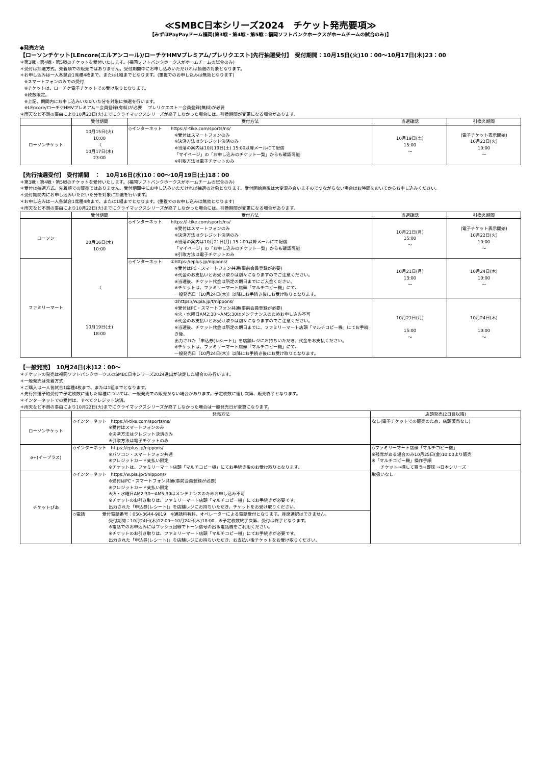≪SMBC日本シリーズ2024　チケット発売要項≫
【みずほPayPayドーム福岡(第3戦・第4戦・第5戦：福岡ソフトバンクホークスがホームチームの試合のみ)】
◆発売方法
【ローソンチケット[LEncore(エルアンコール)/ローチケHMVプレミアム/プレリクエスト]先行抽選受付】　受付期間：10月15日(火)10：00～10月17日(木)23：00
＊第3戦・第4戦・第5戦のチケットを受付いたします。(福岡ソフトバンクホークスがホームチームの試合のみ)
＊受付は抽選方式。先着順での販売ではありません。受付期間中にお申し込みいただければ抽選の対象となります。
＊お申し込みは一人各試合1席種4枚まで、または1組までとなります。(重複でのお申し込みは無効となります)
　※スマートフォンのみでの受付
　※チケットは、ローチケ電子チケットでの受け取りとなります。
　※枚数限定。
　※上記、期間内にお申し込みいただいた分を対象に抽選を行います。
　※LEncore/ローチケHMVプレミアム＝会員登録(有料)が必要　 プレリクエスト＝会員登録(無料)が必要
＊雨天など不測の事由により10月22日(火)までにクライマックスシリーズが終了しなかった場合には、引換期間が変更になる場合があります。
| | 受付期間 | 受付方法 | 当選確認 | 引換え期間 |
| --- | --- | --- | --- | --- |
| ローソンチケット | 10月15日(火) 10:00 〈 10月17日(木) 23:00 | ◇インターネット https://l-tike.com/sports/ns/ ※受付はスマートフォンのみ ※決済方法はクレジット決済のみ ※当落の案内は10月19日(土) 15:00以降メールにて配信 「マイページ」の「お申し込みのチケット一覧」からも確認可能 ※引取方法は電子チケットのみ | 10月19日(土) 15:00 〜 | (電子チケット表示開始) 10月22日(火) 10:00 〜 |
【先行抽選受付】 受付期間　：　10月16日(水)10：00～10月19日(土)18：00
＊第3戦・第4戦・第5戦のチケットを受付いたします。(福岡ソフトバンクホークスがホームチームの試合のみ)
＊受付は抽選方式。先着順での販売ではありません。受付期間中にお申し込みいただければ抽選の対象となります。受付開始直後は大変混み合いますのでつながらない場合はお時間をおいてからお申し込みください。
＊受付期間内にお申し込みいただいた分を対象に抽選を行います。
＊お申し込みは一人各試合1席種4枚まで、または1組までとなります。(重複でのお申し込みは無効となります)
＊雨天など不測の事由により10月22日(火)までにクライマックスシリーズが終了しなかった場合には、引換期間が変更になる場合があります。
| | 受付期間 | 受付方法 | 当選確認 | 引換え期間 |
| --- | --- | --- | --- | --- |
| ローソン | 10月16日(水) 10:00 〈 10月19日(土) 18:00 | ◇インターネット https://l-tike.com/sports/ns/ ※受付はスマートフォンのみ ※決済方法はクレジット決済のみ ※当落の案内は10月21日(月) 15：00以降メールにて配信 「マイページ」の「お申し込みのチケット一覧」からも確認可能 ※引取方法は電子チケットのみ | 10月21日(月) 15:00 〜 | (電子チケット表示開始) 10月22日(火) 10:00 〜 |
| ファミリーマート | | ◇インターネット ①https://eplus.jp/nippons/ ※受付はPC・スマートフォン共通(事前会員登録が必要) ※代金のお支払いとお受け取りは別々になりますのでご注意ください。 ※当選後、チケット代金は所定の期日までにご入金ください。 ※チケットは、ファミリーマート店頭「マルチコピー機」にて、 一般発売日〔10月24日(木)〕以降にお手続き後にお受け取りとなります。 | 10月21日(月) 13:00 〜 | 10月24日(木) 10:00 〜 |
| | | ②https://w.pia.jp/t/nippons/ ※受付はPC・スマートフォン共通(事前会員登録が必要) ※火・水曜日AM2:30～AM5:30はメンテナンスのためお申し込み不可 ※代金のお支払いとお受け取りは別々になりますのでご注意ください。 ※当選後、チケット代金は所定の期日までに、ファミリーマート店頭「マルチコピー機」にてお手続き後、 出力された「申込券(レシート)」を店舗レジにお持ちいただき、代金をお支払ください。 ※チケットは、ファミリーマート店頭「マルチコピー機」にて、 一般発売日〔10月24日(木)〕以降にお手続き後にお受け取りとなります。 | 10月21日(月) 15:00 〜 | 10月24日(木) 10:00 〜 |
【一般発売】　10月24日(木)12：00～
＊チケットの発売は福岡ソフトバンクホークスのSMBC日本シリーズ2024進出が決定した場合のみ行います。
＊一般発売は先着方式
＊ご購入は一人各試合1席種4枚まで、または1組までとなります。
＊先行抽選予約受付で予定枚数に達した席種については、一般発売での販売がない場合があります。予定枚数に達し次第、販売終了となります。
＊インターネットでの受付は、すべてクレジット決済。
＊雨天など不測の事由により10月22日(火)までにクライマックスシリーズが終了しなかった場合は一般発売日が変更になります。
| | 発売方法 | 店頭発売(2日目以降) |
| --- | --- | --- |
| ローソンチケット | ◇インターネット https://l-tike.com/sports/ns/ ※受付はスマートフォンのみ ※決済方法はクレジット決済のみ ※引取方法は電子チケットのみ | なし(電子チケットでの販売のため、店頭販売なし) |
| e+(イープラス) | ◇インターネット https://eplus.jp/nippons/ ※パソコン・スマートフォン共通 ※クレジットカード支払い限定 ※チケットは、ファミリーマート店頭「マルチコピー機」にてお手続き後のお受け取りとなります。 | ◇ファミリーマート店頭「マルチコピー機」 ※残席がある場合のみ10月25日(金)10:00より販売 ※「マルチコピー機」操作手順 チケット⇒探して買う⇒野球 ⇒日本シリーズ |
| チケットぴあ | ◇インターネット https://w.pia.jp/t/nippons/ ※受付はPC・スマートフォン共通(事前会員登録が必要) ※クレジットカード支払い限定 ※火・水曜日AM2:30～AM5:30はメンテナンスのためお申し込み不可 ※チケットのお引き取りは、ファミリーマート店頭「マルチコピー機」にてお手続きが必要です。 出力された「申込券(レシート)」を店舗レジにお持ちいただき、チケットをお受け取りください。 | 取扱いなし |
| | ◇電話 受付電話番号：050-3644-9819 ※通話料有料。オペレーターによる電話受付となります。座席選択はできません。 受付期間：10月24日(木)12:00～10月24日(木)18:00 ※予定枚数終了次第、受付は終了となります。 ※電話でのお申込みにはプッシュ回線でトーン信号の出る電話機をご利用ください。 ※チケットのお引き取りは、ファミリーマート店頭「マルチコピー機」にてお手続きが必要です。 出力された「申込券(レシート)」を店舗レジにお持ちいただき、お支払い後チケットをお受け取りください。 | |